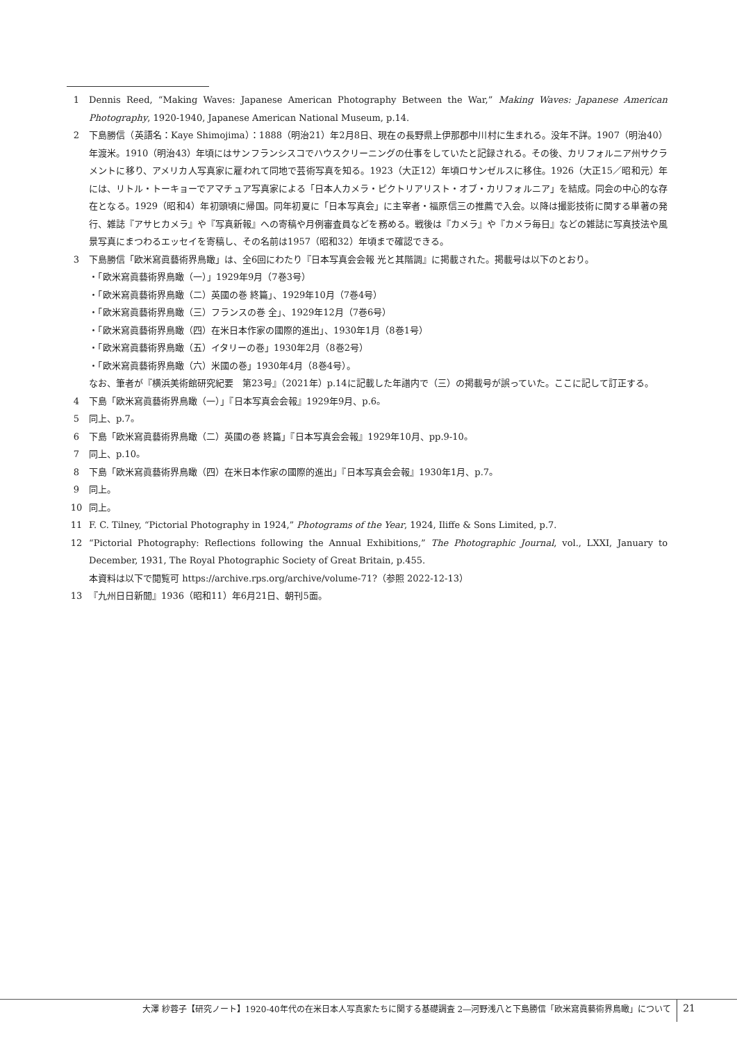1 Dennis Reed, “Making Waves: Japanese American Photography Between the War,” Making Waves: Japanese American Photography, 1920-1940, Japanese American National Museum, p.14.
2 下島勝信（英語名：Kaye Shimojima）：1888（明治21）年2月8日、現在の長野県上伊那郡中川村に生まれる。没年不詳。1907（明治40）年渡米。1910（明治43）年頃にはサンフランシスコでハウスクリーニングの仕事をしていたと記録される。その後、カリフォルニア州サクラメントに移り、アメリカ人写真家に雇われて同地で芸術写真を知る。1923（大正12）年頃ロサンゼルスに移住。1926（大正15／昭和元）年には、リトル・トーキョーでアマチュア写真家による「日本人カメラ・ピクトリアリスト・オブ・カリフォルニア」を結成。同会の中心的な存在となる。1929（昭和4）年初頭頃に帰国。同年初夏に「日本写真会」に主宰者・福原信三の推薦で入会。以降は撮影技術に関する単著の発行、雑誌『アサヒカメラ』や『写真新報』への寄稿や月例審査員などを務める。戦後は『カメラ』や『カメラ毎日』などの雑誌に写真技法や風景写真にまつわるエッセイを寄稿し、その名前は1957（昭和32）年頃まで確認できる。
3 下島勝信「欧米寫眞藝術界鳥瞰」は、全6回にわたり『日本写真会会報 光と其階調』に掲載された。掲載号は以下のとおり。
・「欧米寫眞藝術界鳥瞰（一）」1929年9月（7巻3号）
・「欧米寫眞藝術界鳥瞰（二）英國の巻 終篇」、1929年10月（7巻4号）
・「欧米寫眞藝術界鳥瞰（三）フランスの巻 全」、1929年12月（7巻6号）
・「欧米寫眞藝術界鳥瞰（四）在米日本作家の國際的進出」、1930年1月（8巻1号）
・「欧米寫眞藝術界鳥瞰（五）イタリーの巻」1930年2月（8巻2号）
・「欧米寫眞藝術界鳥瞰（六）米國の巻」1930年4月（8巻4号）。
なお、筆者が『横浜美術館研究紀要　第23号』（2021年）p.14に記載した年譜内で（三）の掲載号が誤っていた。ここに記して訂正する。
4 下島「欧米寫眞藝術界鳥瞰（一）」『日本写真会会報』1929年9月、p.6。
5 同上、p.7。
6 下島「欧米寫眞藝術界鳥瞰（二）英國の巻 終篇」『日本写真会会報』1929年10月、pp.9-10。
7 同上、p.10。
8 下島「欧米寫眞藝術界鳥瞰（四）在米日本作家の國際的進出」『日本写真会会報』1930年1月、p.7。
9 同上。
10 同上。
11 F. C. Tilney, “Pictorial Photography in 1924,” Photograms of the Year, 1924, Iliffe & Sons Limited, p.7.
12 “Pictorial Photography: Reflections following the Annual Exhibitions,” The Photographic Journal, vol., LXXI, January to December, 1931, The Royal Photographic Society of Great Britain, p.455.
本資料は以下で閲覧可 https://archive.rps.org/archive/volume-71?（参照 2022-12-13）
13 『九州日日新聞』1936（昭和11）年6月21日、朝刊5面。
大澤 紗蓉子【研究ノート】1920-40年代の在米日本人写真家たちに関する基礎調査 2―河野浅八と下島勝信「欧米寫眞藝術界鳥瞰」について 21